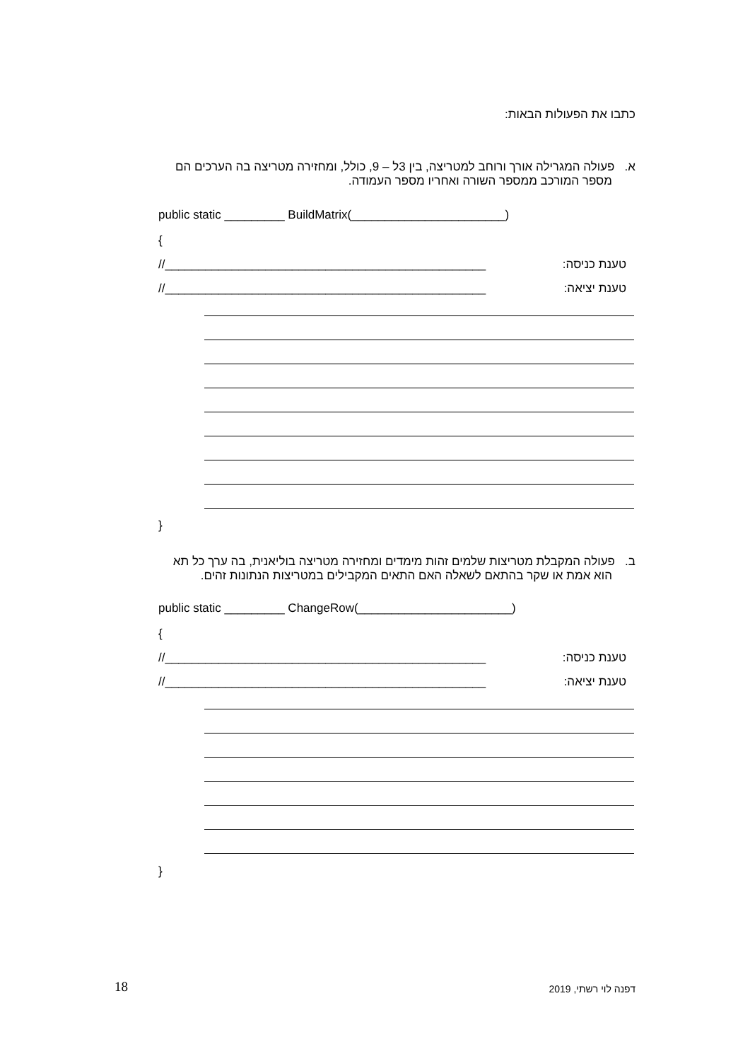כתבו את הפעולות הבאות:
א. פעולה המגרילה אורך ורוחב למטריצה, בין 3ל – 9, כולל, ומחזירה מטריצה בה הערכים הם
מספר המורכב ממספר השורה ואחריו מספר העמודה.
public static _________ BuildMatrix(_______________________)
{
//________________________________________________ טענת כניסה:
//________________________________________________ טענת יציאה:
}
ב. פעולה המקבלת מטריצות שלמים זהות מימדים ומחזירה מטריצה בוליאנית, בה ערך כל תא
הוא אמת או שקר בהתאם לשאלה האם התאים המקבילים במטריצות הנתונות זהים.
public static _________ ChangeRow(_______________________)
{
//________________________________________________ טענת כניסה:
//________________________________________________ טענת יציאה:
}
18 דפנה לוי רשתי, 2019